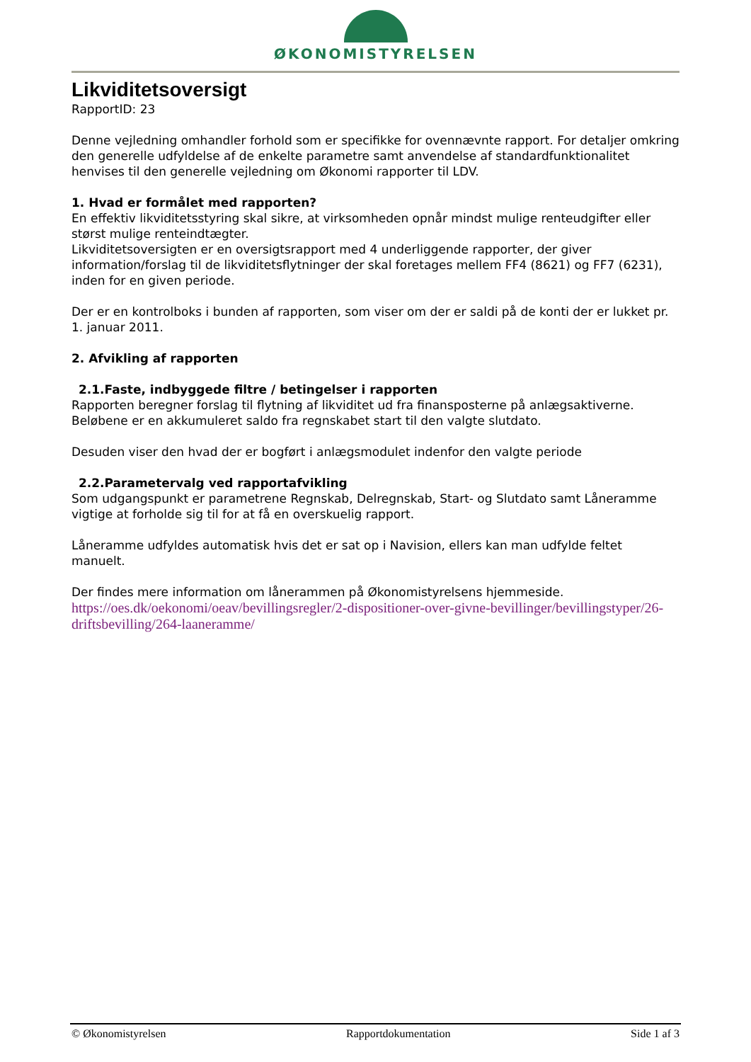ØKONOMISTYRELSEN
Likviditetsoversigt
RapportID: 23
Denne vejledning omhandler forhold som er specifikke for ovennævnte rapport. For detaljer omkring den generelle udfyldelse af de enkelte parametre samt anvendelse af standardfunktionalitet henvises til den generelle vejledning om Økonomi rapporter til LDV.
1. Hvad er formålet med rapporten?
En effektiv likviditetsstyring skal sikre, at virksomheden opnår mindst mulige renteudgifter eller størst mulige renteindtægter.
Likviditetsoversigten er en oversigtsrapport med 4 underliggende rapporter, der giver information/forslag til de likviditetsflytninger der skal foretages mellem FF4 (8621) og FF7 (6231), inden for en given periode.
Der er en kontrolboks i bunden af rapporten, som viser om der er saldi på de konti der er lukket pr. 1. januar 2011.
2. Afvikling af rapporten
2.1.Faste, indbyggede filtre / betingelser i rapporten
Rapporten beregner forslag til flytning af likviditet ud fra finansposterne på anlægsaktiverne. Beløbene er en akkumuleret saldo fra regnskabet start til den valgte slutdato.
Desuden viser den hvad der er bogført i anlægsmodulet indenfor den valgte periode
2.2.Parametervalg ved rapportafvikling
Som udgangspunkt er parametrene Regnskab, Delregnskab, Start- og Slutdato samt Låneramme vigtige at forholde sig til for at få en overskuelig rapport.
Låneramme udfyldes automatisk hvis det er sat op i Navision, ellers kan man udfylde feltet manuelt.
Der findes mere information om lånerammen på Økonomistyrelsens hjemmeside.
https://oes.dk/oekonomi/oeav/bevillingsregler/2-dispositioner-over-givne-bevillinger/bevillingstyper/26-driftsbevilling/264-laaneramme/
© Økonomistyrelsen Rapportdokumentation Side 1 af 3